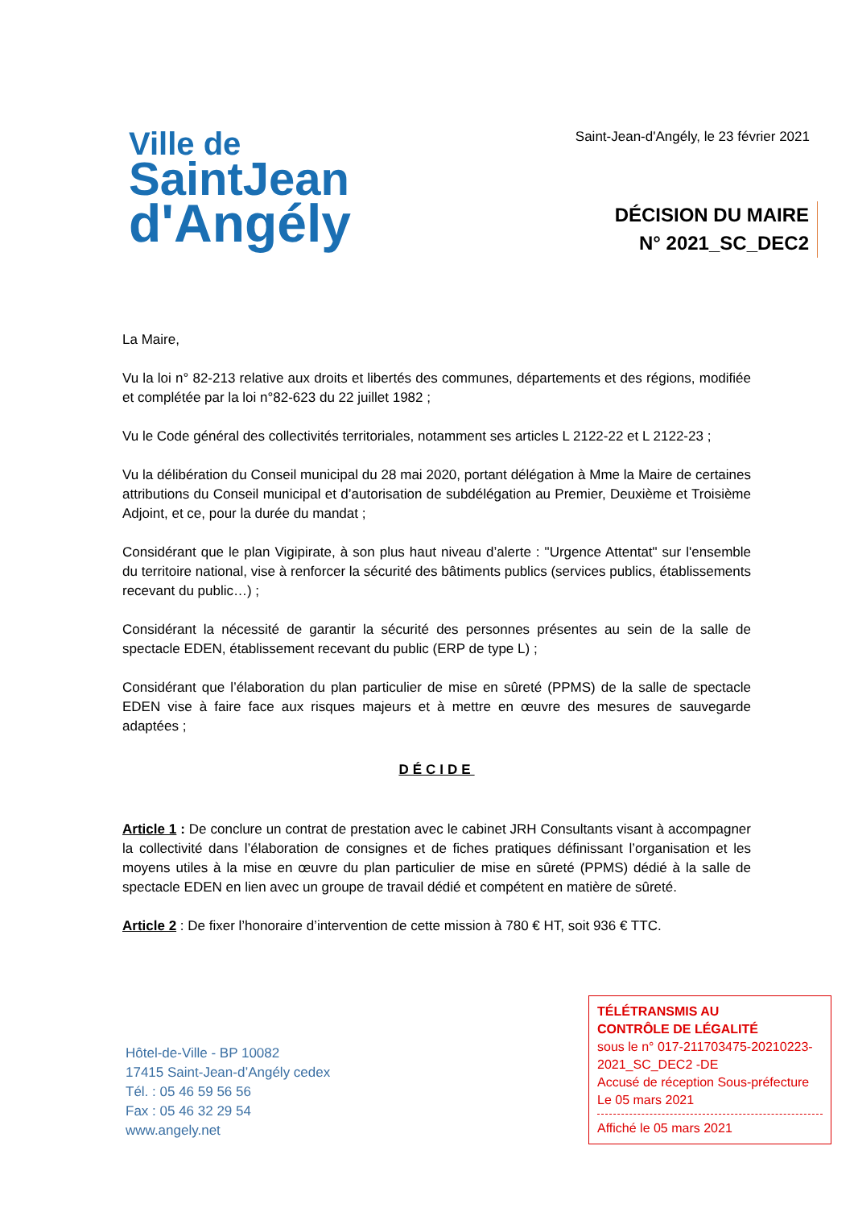Ville de
SaintJean
d'Angély
Saint-Jean-d'Angély, le 23 février 2021
DÉCISION DU MAIRE
N° 2021_SC_DEC2
La Maire,
Vu la loi n° 82-213 relative aux droits et libertés des communes, départements et des régions, modifiée et complétée par la loi n°82-623 du 22 juillet 1982 ;
Vu le Code général des collectivités territoriales, notamment ses articles L 2122-22 et L 2122-23 ;
Vu la délibération du Conseil municipal du 28 mai 2020, portant délégation à Mme la Maire de certaines attributions du Conseil municipal et d’autorisation de subdélégation au Premier, Deuxième et Troisième Adjoint, et ce, pour la durée du mandat ;
Considérant que le plan Vigipirate, à son plus haut niveau d’alerte : "Urgence Attentat" sur l'ensemble du territoire national, vise à renforcer la sécurité des bâtiments publics (services publics, établissements recevant du public…) ;
Considérant la nécessité de garantir la sécurité des personnes présentes au sein de la salle de spectacle EDEN, établissement recevant du public (ERP de type L) ;
Considérant que l’élaboration du plan particulier de mise en sûreté (PPMS) de la salle de spectacle EDEN vise à faire face aux risques majeurs et à mettre en œuvre des mesures de sauvegarde adaptées ;
DÉCIDE
Article 1 : De conclure un contrat de prestation avec le cabinet JRH Consultants visant à accompagner la collectivité dans l’élaboration de consignes et de fiches pratiques définissant l’organisation et les moyens utiles à la mise en œuvre du plan particulier de mise en sûreté (PPMS) dédié à la salle de spectacle EDEN en lien avec un groupe de travail dédié et compétent en matière de sûreté.
Article 2 : De fixer l’honoraire d’intervention de cette mission à 780 € HT, soit 936 € TTC.
Hôtel-de-Ville - BP 10082
17415 Saint-Jean-d’Angély cedex
Tél. : 05 46 59 56 56
Fax : 05 46 32 29 54
www.angely.net
TÉLÉTRANSMIS AU
CONTRÔLE DE LÉGALITÉ
sous le n° 017-211703475-20210223-2021_SC_DEC2 -DE
Accusé de réception Sous-préfecture
Le 05 mars 2021
Affiché le 05 mars 2021